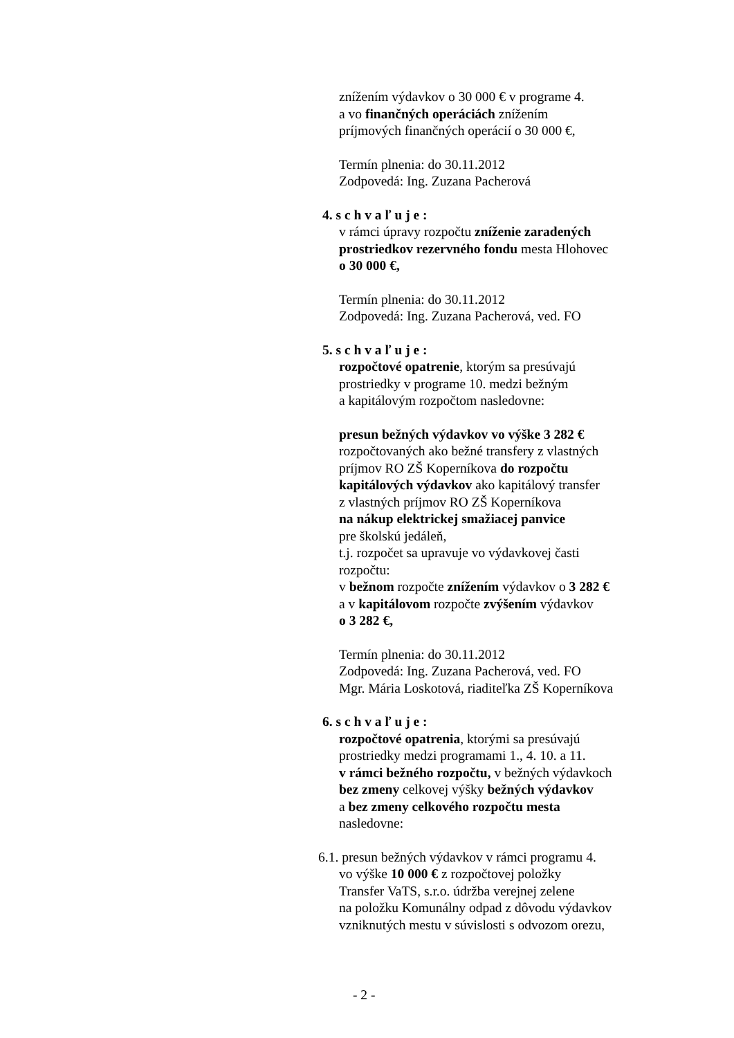znížením výdavkov o 30 000 € v programe 4.
a vo finančných operáciách znížením
príjmových finančných operácií o 30 000 €,
Termín plnenia: do 30.11.2012
Zodpovedá: Ing. Zuzana Pacherová
4. s c h v a ľ u j e :
v rámci úpravy rozpočtu zníženie zaradených prostriedkov rezervného fondu mesta Hlohovec
o 30 000 €,
Termín plnenia: do 30.11.2012
Zodpovedá: Ing. Zuzana Pacherová, ved. FO
5. s c h v a ľ u j e :
rozpočtové opatrenie, ktorým sa presúvajú
prostriedky v programe 10. medzi bežným
a kapitálovým rozpočtom nasledovne:
presun bežných výdavkov vo výške 3 282 €
rozpočtovaných ako bežné transfery z vlastných
príjmov RO ZŠ Koperníkova do rozpočtu
kapitálových výdavkov ako kapitálový transfer
z vlastných príjmov RO ZŠ Koperníkova
na nákup elektrickej smažiacej panvice
pre školskú jedáleň,
t.j. rozpočet sa upravuje vo výdavkovej časti
rozpočtu:
v bežnom rozpočte znížením výdavkov o 3 282 €
a v kapitálovom rozpočte zvýšením výdavkov
o 3 282 €,
Termín plnenia: do 30.11.2012
Zodpovedá: Ing. Zuzana Pacherová, ved. FO
Mgr. Mária Loskotová, riaditeľka ZŠ Koperníkova
6. s c h v a ľ u j e :
rozpočtové opatrenia, ktorými sa presúvajú
prostriedky medzi programami 1., 4. 10. a 11.
v rámci bežného rozpočtu, v bežných výdavkoch
bez zmeny celkovej výšky bežných výdavkov
a bez zmeny celkového rozpočtu mesta
nasledovne:
6.1. presun bežných výdavkov v rámci programu 4.
vo výške 10 000 € z rozpočtovej položky
Transfer VaTS, s.r.o. údržba verejnej zelene
na položku Komunálny odpad z dôvodu výdavkov
vzniknutých mestu v súvislosti s odvozom orezu,
- 2 -